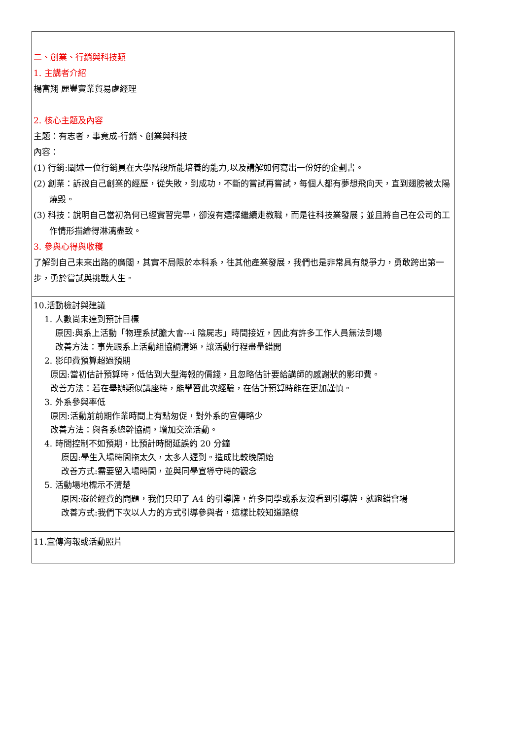| 二、創業、行銷與科技類 1. 主講者介紹 楊富翔 麗豐實業貿易處經理 2. 核心主題及內容 主題：有志者，事竟成-行銷、創業與科技 內容： (1) 行銷:闡述一位行銷員在大學階段所能培養的能力,以及講解如何寫出一份好的企劃書。 (2) 創業：訴說自己創業的經歷，從失敗，到成功，不斷的嘗試再嘗試，每個人都有夢想飛向天，直到翅膀被太陽燒毀。 (3) 科技：說明自己當初為何已經實習完畢，卻沒有選擇繼續走教職，而是往科技業發展；並且將自己在公司的工作情形描繪得淋漓盡致。 3. 參與心得與收穫 了解到自己未來出路的廣闊，其實不局限於本科系，往其他產業發展，我們也是非常具有競爭力，勇敢跨出第一步，勇於嘗試與挑戰人生。 |
| 10.活動檢討與建議 1. 人數尚未達到預計目標 原因:與系上活動「物理系試膽大會---i 陰屍志」時間接近，因此有許多工作人員無法到場 改善方法：事先跟系上活動組協調溝通，讓活動行程盡量錯開 2. 影印費預算超過預期 原因:當初估計預算時，低估到大型海報的價錢，且忽略估計要給講師的感謝狀的影印費。 改善方法：若在舉辦類似講座時，能學習此次經驗，在估計預算時能在更加謹慎。 3. 外系參與率低 原因:活動前前期作業時間上有點匆促，對外系的宣傳略少 改善方法：與各系總幹協調，增加交流活動。 4. 時間控制不如預期，比預計時間延誤約 20 分鐘 原因:學生入場時間拖太久，太多人遲到。造成比較晚開始 改善方式:需要留入場時間，並與同學宣導守時的觀念 5. 活動場地標示不清楚 原因:礙於經費的問題，我們只印了 A4 的引導牌，許多同學或系友沒看到引導牌，就跑錯會場 改善方式:我們下次以人力的方式引導參與者，這樣比較知道路線 |
| 11.宣傳海報或活動照片 |